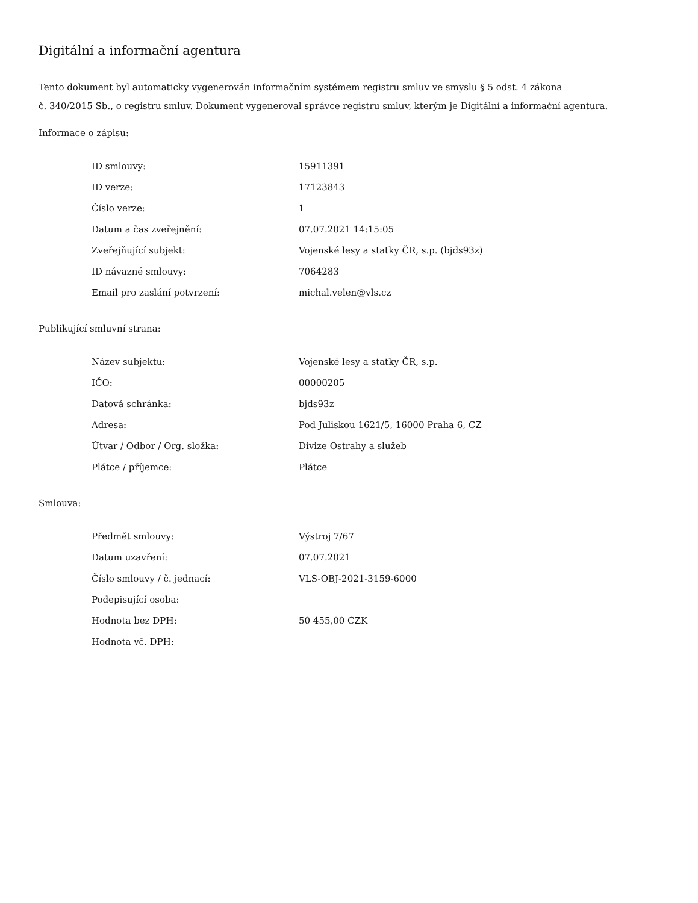Digitální a informační agentura
Tento dokument byl automaticky vygenerován informačním systémem registru smluv ve smyslu § 5 odst. 4 zákona
č. 340/2015 Sb., o registru smluv. Dokument vygeneroval správce registru smluv, kterým je Digitální a informační agentura.
Informace o zápisu:
| ID smlouvy: | 15911391 |
| ID verze: | 17123843 |
| Číslo verze: | 1 |
| Datum a čas zveřejnění: | 07.07.2021 14:15:05 |
| Zveřejňující subjekt: | Vojenské lesy a statky ČR, s.p. (bjds93z) |
| ID návazné smlouvy: | 7064283 |
| Email pro zaslání potvrzení: | michal.velen@vls.cz |
Publikující smluvní strana:
| Název subjektu: | Vojenské lesy a statky ČR, s.p. |
| IČO: | 00000205 |
| Datová schránka: | bjds93z |
| Adresa: | Pod Juliskou 1621/5, 16000 Praha 6, CZ |
| Útvar / Odbor / Org. složka: | Divize Ostrahy a služeb |
| Plátce / příjemce: | Plátce |
Smlouva:
| Předmět smlouvy: | Výstroj 7/67 |
| Datum uzavření: | 07.07.2021 |
| Číslo smlouvy / č. jednací: | VLS-OBJ-2021-3159-6000 |
| Podepisující osoba: | |
| Hodnota bez DPH: | 50 455,00 CZK |
| Hodnota vč. DPH: | |